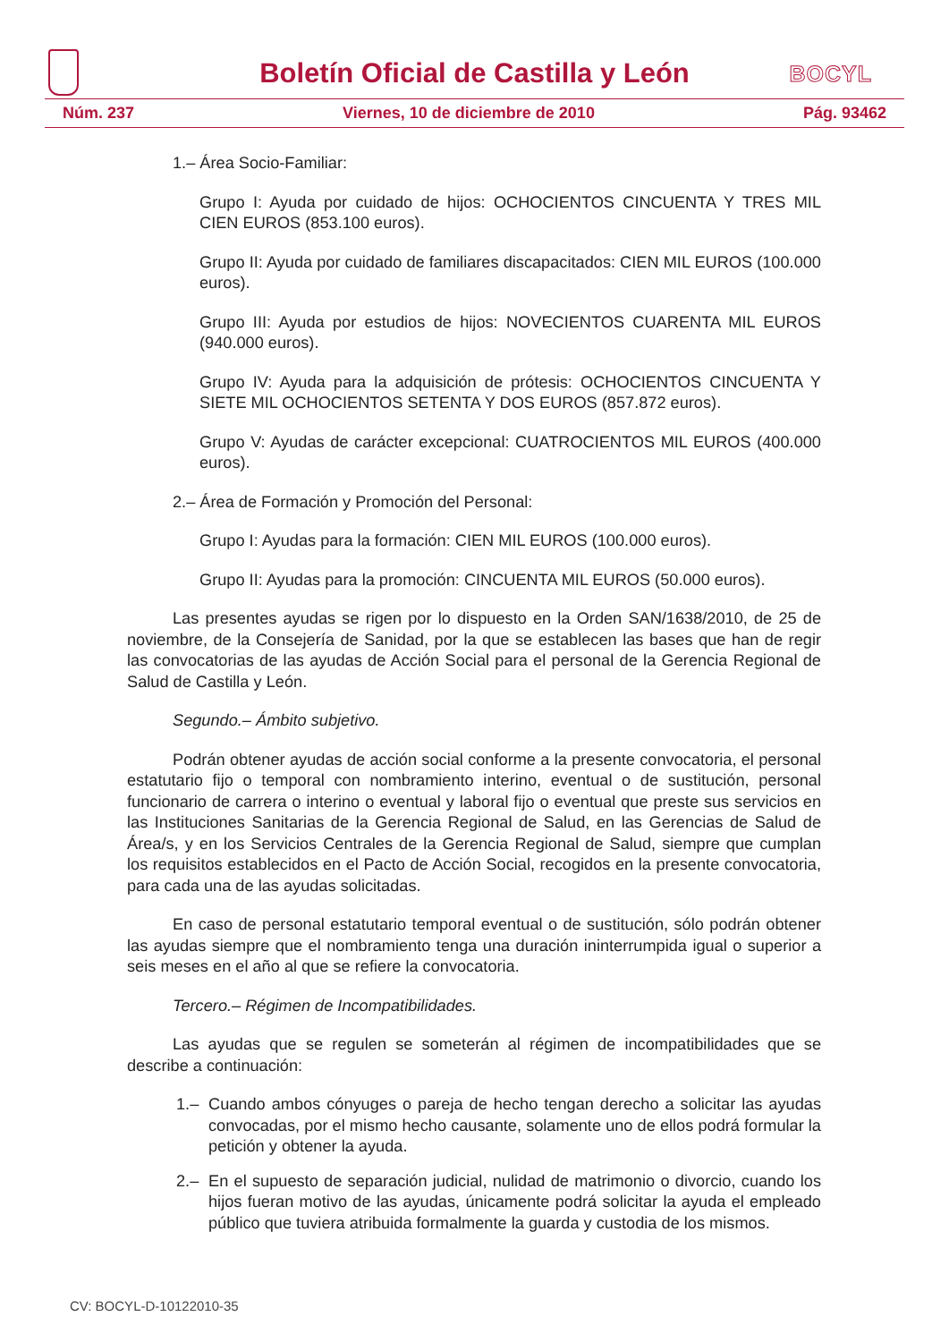Boletín Oficial de Castilla y León
BOCYL
Núm. 237 Viernes, 10 de diciembre de 2010 Pág. 93462
1.– Área Socio-Familiar:
Grupo I: Ayuda por cuidado de hijos: OCHOCIENTOS CINCUENTA Y TRES MIL CIEN EUROS (853.100 euros).
Grupo II: Ayuda por cuidado de familiares discapacitados: CIEN MIL EUROS (100.000 euros).
Grupo III: Ayuda por estudios de hijos: NOVECIENTOS CUARENTA MIL EUROS (940.000 euros).
Grupo IV: Ayuda para la adquisición de prótesis: OCHOCIENTOS CINCUENTA Y SIETE MIL OCHOCIENTOS SETENTA Y DOS EUROS (857.872 euros).
Grupo V: Ayudas de carácter excepcional: CUATROCIENTOS MIL EUROS (400.000 euros).
2.– Área de Formación y Promoción del Personal:
Grupo I: Ayudas para la formación: CIEN MIL EUROS (100.000 euros).
Grupo II: Ayudas para la promoción: CINCUENTA MIL EUROS (50.000 euros).
Las presentes ayudas se rigen por lo dispuesto en la Orden SAN/1638/2010, de 25 de noviembre, de la Consejería de Sanidad, por la que se establecen las bases que han de regir las convocatorias de las ayudas de Acción Social para el personal de la Gerencia Regional de Salud de Castilla y León.
Segundo.– Ámbito subjetivo.
Podrán obtener ayudas de acción social conforme a la presente convocatoria, el personal estatutario fijo o temporal con nombramiento interino, eventual o de sustitución, personal funcionario de carrera o interino o eventual y laboral fijo o eventual que preste sus servicios en las Instituciones Sanitarias de la Gerencia Regional de Salud, en las Gerencias de Salud de Área/s, y en los Servicios Centrales de la Gerencia Regional de Salud, siempre que cumplan los requisitos establecidos en el Pacto de Acción Social, recogidos en la presente convocatoria, para cada una de las ayudas solicitadas.
En caso de personal estatutario temporal eventual o de sustitución, sólo podrán obtener las ayudas siempre que el nombramiento tenga una duración ininterrumpida igual o superior a seis meses en el año al que se refiere la convocatoria.
Tercero.– Régimen de Incompatibilidades.
Las ayudas que se regulen se someterán al régimen de incompatibilidades que se describe a continuación:
1.– Cuando ambos cónyuges o pareja de hecho tengan derecho a solicitar las ayudas convocadas, por el mismo hecho causante, solamente uno de ellos podrá formular la petición y obtener la ayuda.
2.– En el supuesto de separación judicial, nulidad de matrimonio o divorcio, cuando los hijos fueran motivo de las ayudas, únicamente podrá solicitar la ayuda el empleado público que tuviera atribuida formalmente la guarda y custodia de los mismos.
CV: BOCYL-D-10122010-35